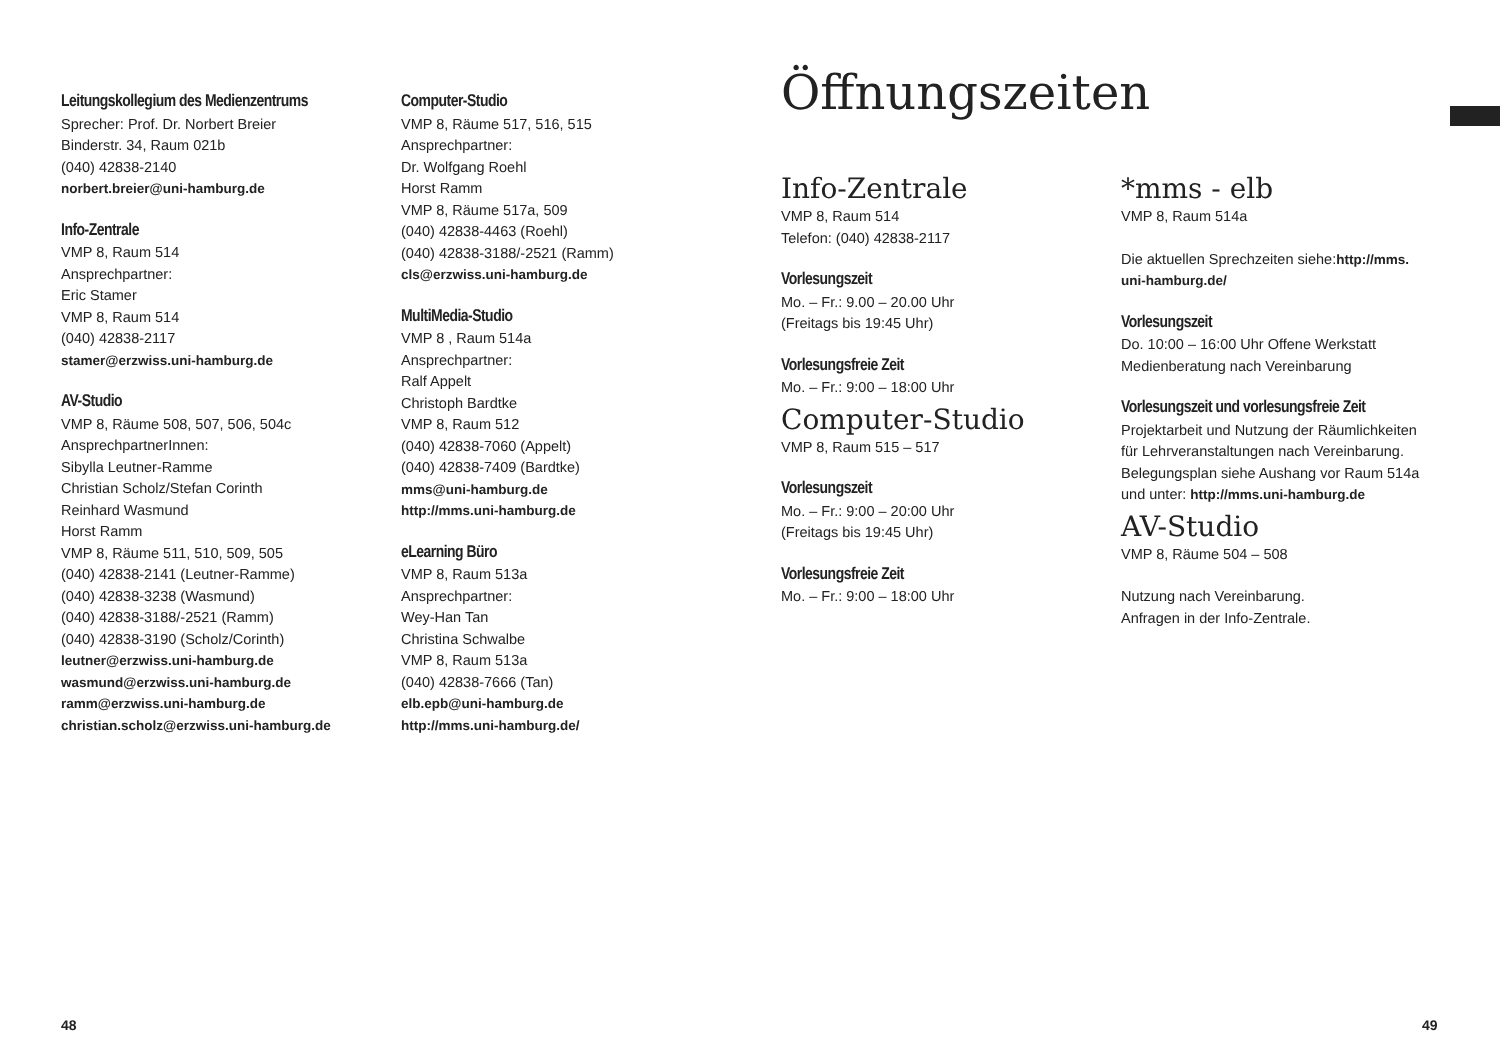Leitungskollegium des Medienzentrums
Sprecher: Prof. Dr. Norbert Breier
Binderstr. 34, Raum 021b
(040) 42838-2140
norbert.breier@uni-hamburg.de
Info-Zentrale
VMP 8, Raum 514
Ansprechpartner:
Eric Stamer
VMP 8, Raum 514
(040) 42838-2117
stamer@erzwiss.uni-hamburg.de
AV-Studio
VMP 8, Räume 508, 507, 506, 504c
AnsprechpartnerInnen:
Sibylla Leutner-Ramme
Christian Scholz/Stefan Corinth
Reinhard Wasmund
Horst Ramm
VMP 8, Räume 511, 510, 509, 505
(040) 42838-2141 (Leutner-Ramme)
(040) 42838-3238 (Wasmund)
(040) 42838-3188/-2521 (Ramm)
(040) 42838-3190 (Scholz/Corinth)
leutner@erzwiss.uni-hamburg.de
wasmund@erzwiss.uni-hamburg.de
ramm@erzwiss.uni-hamburg.de
christian.scholz@erzwiss.uni-hamburg.de
Computer-Studio
VMP 8, Räume 517, 516, 515
Ansprechpartner:
Dr. Wolfgang Roehl
Horst Ramm
VMP 8, Räume 517a, 509
(040) 42838-4463 (Roehl)
(040) 42838-3188/-2521 (Ramm)
cls@erzwiss.uni-hamburg.de
MultiMedia-Studio
VMP 8 , Raum 514a
Ansprechpartner:
Ralf Appelt
Christoph Bardtke
VMP 8, Raum 512
(040) 42838-7060 (Appelt)
(040) 42838-7409 (Bardtke)
mms@uni-hamburg.de
http://mms.uni-hamburg.de
eLearning Büro
VMP 8, Raum 513a
Ansprechpartner:
Wey-Han Tan
Christina Schwalbe
VMP 8, Raum 513a
(040) 42838-7666 (Tan)
elb.epb@uni-hamburg.de
http://mms.uni-hamburg.de/
Öffnungszeiten
Info-Zentrale
VMP 8, Raum 514
Telefon: (040) 42838-2117
Vorlesungszeit
Mo. – Fr.: 9.00 – 20.00 Uhr
(Freitags bis 19:45 Uhr)
Vorlesungsfreie Zeit
Mo. – Fr.: 9:00 – 18:00 Uhr
Computer-Studio
VMP 8, Raum 515 – 517
Vorlesungszeit
Mo. – Fr.: 9:00 – 20:00 Uhr
(Freitags bis 19:45 Uhr)
Vorlesungsfreie Zeit
Mo. – Fr.: 9:00 – 18:00 Uhr
*mms - elb
VMP 8, Raum 514a
Die aktuellen Sprechzeiten siehe:http://mms.
uni-hamburg.de/
Vorlesungszeit
Do. 10:00 – 16:00 Uhr Offene Werkstatt
Medienberatung nach Vereinbarung
Vorlesungszeit und vorlesungsfreie Zeit
Projektarbeit und Nutzung der Räumlichkeiten
für Lehrveranstaltungen nach Vereinbarung.
Belegungsplan siehe Aushang vor Raum 514a
und unter: http://mms.uni-hamburg.de
AV-Studio
VMP 8, Räume 504 – 508
Nutzung nach Vereinbarung.
Anfragen in der Info-Zentrale.
48 49